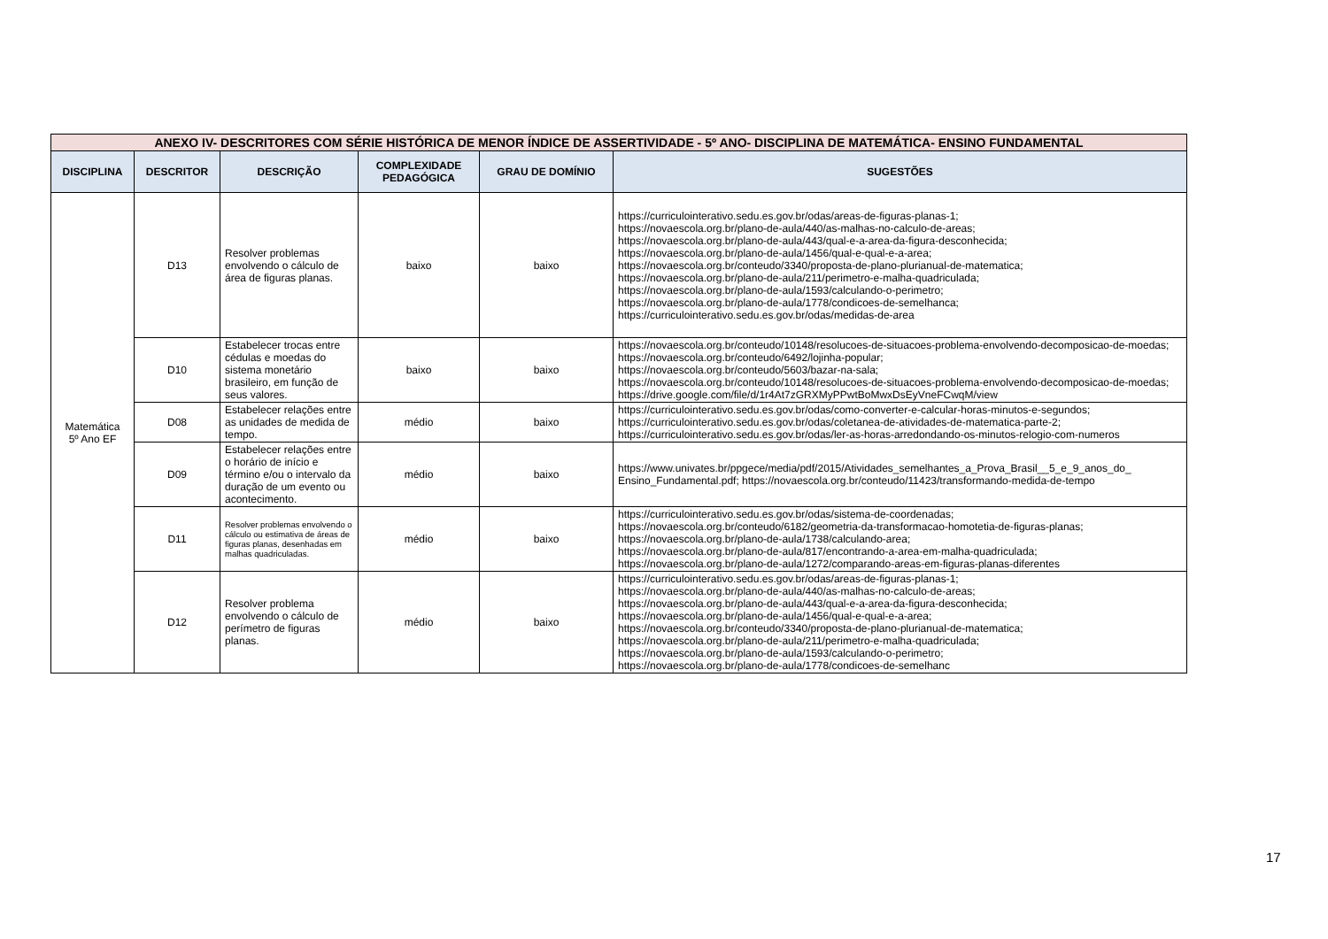| ANEXO IV- DESCRITORES COM SÉRIE HISTÓRICA DE MENOR ÍNDICE DE ASSERTIVIDADE - 5º ANO- DISCIPLINA DE MATEMÁTICA- ENSINO FUNDAMENTAL | | | | | |
| DISCIPLINA | DESCRITOR | DESCRIÇÃO | COMPLEXIDADE PEDAGÓGICA | GRAU DE DOMÍNIO | SUGESTÕES |
| Matemática 5º Ano EF | D13 | Resolver problemas envolvendo o cálculo de área de figuras planas. | baixo | baixo | https://curriculointerativo.sedu.es.gov.br/odas/areas-de-figuras-planas-1; https://novaescola.org.br/plano-de-aula/440/as-malhas-no-calculo-de-areas; https://novaescola.org.br/plano-de-aula/443/qual-e-a-area-da-figura-desconhecida; https://novaescola.org.br/plano-de-aula/1456/qual-e-qual-e-a-area; https://novaescola.org.br/conteudo/3340/proposta-de-plano-plurianual-de-matematica; https://novaescola.org.br/plano-de-aula/211/perimetro-e-malha-quadriculada; https://novaescola.org.br/plano-de-aula/1593/calculando-o-perimetro; https://novaescola.org.br/plano-de-aula/1778/condicoes-de-semelhanca; https://curriculointerativo.sedu.es.gov.br/odas/medidas-de-area |
| | D10 | Estabelecer trocas entre cédulas e moedas do sistema monetário brasileiro, em função de seus valores. | baixo | baixo | https://novaescola.org.br/conteudo/10148/resolucoes-de-situacoes-problema-envolvendo-decomposicao-de-moedas; https://novaescola.org.br/conteudo/6492/lojinha-popular; https://novaescola.org.br/conteudo/5603/bazar-na-sala; https://novaescola.org.br/conteudo/10148/resolucoes-de-situacoes-problema-envolvendo-decomposicao-de-moedas; https://drive.google.com/file/d/1r4At7zGRXMyPPwtBoMwxDsEyVneFCwqM/view |
| | D08 | Estabelecer relações entre as unidades de medida de tempo. | médio | baixo | https://curriculointerativo.sedu.es.gov.br/odas/como-converter-e-calcular-horas-minutos-e-segundos; https://curriculointerativo.sedu.es.gov.br/odas/coletanea-de-atividades-de-matematica-parte-2; https://curriculointerativo.sedu.es.gov.br/odas/ler-as-horas-arredondando-os-minutos-relogio-com-numeros |
| | D09 | Estabelecer relações entre o horário de início e término e/ou o intervalo da duração de um evento ou acontecimento. | médio | baixo | https://www.univates.br/ppgece/media/pdf/2015/Atividades_semelhantes_a_Prova_Brasil__5_e_9_anos_do_ Ensino_Fundamental.pdf; https://novaescola.org.br/conteudo/11423/transformando-medida-de-tempo |
| | D11 | Resolver problemas envolvendo o cálculo ou estimativa de áreas de figuras planas, desenhadas em malhas quadriculadas. | médio | baixo | https://curriculointerativo.sedu.es.gov.br/odas/sistema-de-coordenadas; https://novaescola.org.br/conteudo/6182/geometria-da-transformacao-homotetia-de-figuras-planas; https://novaescola.org.br/plano-de-aula/1738/calculando-area; https://novaescola.org.br/plano-de-aula/817/encontrando-a-area-em-malha-quadriculada; https://novaescola.org.br/plano-de-aula/1272/comparando-areas-em-figuras-planas-diferentes |
| | D12 | Resolver problema envolvendo o cálculo de perímetro de figuras planas. | médio | baixo | https://curriculointerativo.sedu.es.gov.br/odas/areas-de-figuras-planas-1; https://novaescola.org.br/plano-de-aula/440/as-malhas-no-calculo-de-areas; https://novaescola.org.br/plano-de-aula/443/qual-e-a-area-da-figura-desconhecida; https://novaescola.org.br/plano-de-aula/1456/qual-e-qual-e-a-area; https://novaescola.org.br/conteudo/3340/proposta-de-plano-plurianual-de-matematica; https://novaescola.org.br/plano-de-aula/211/perimetro-e-malha-quadriculada; https://novaescola.org.br/plano-de-aula/1593/calculando-o-perimetro; https://novaescola.org.br/plano-de-aula/1778/condicoes-de-semelhanc |
17